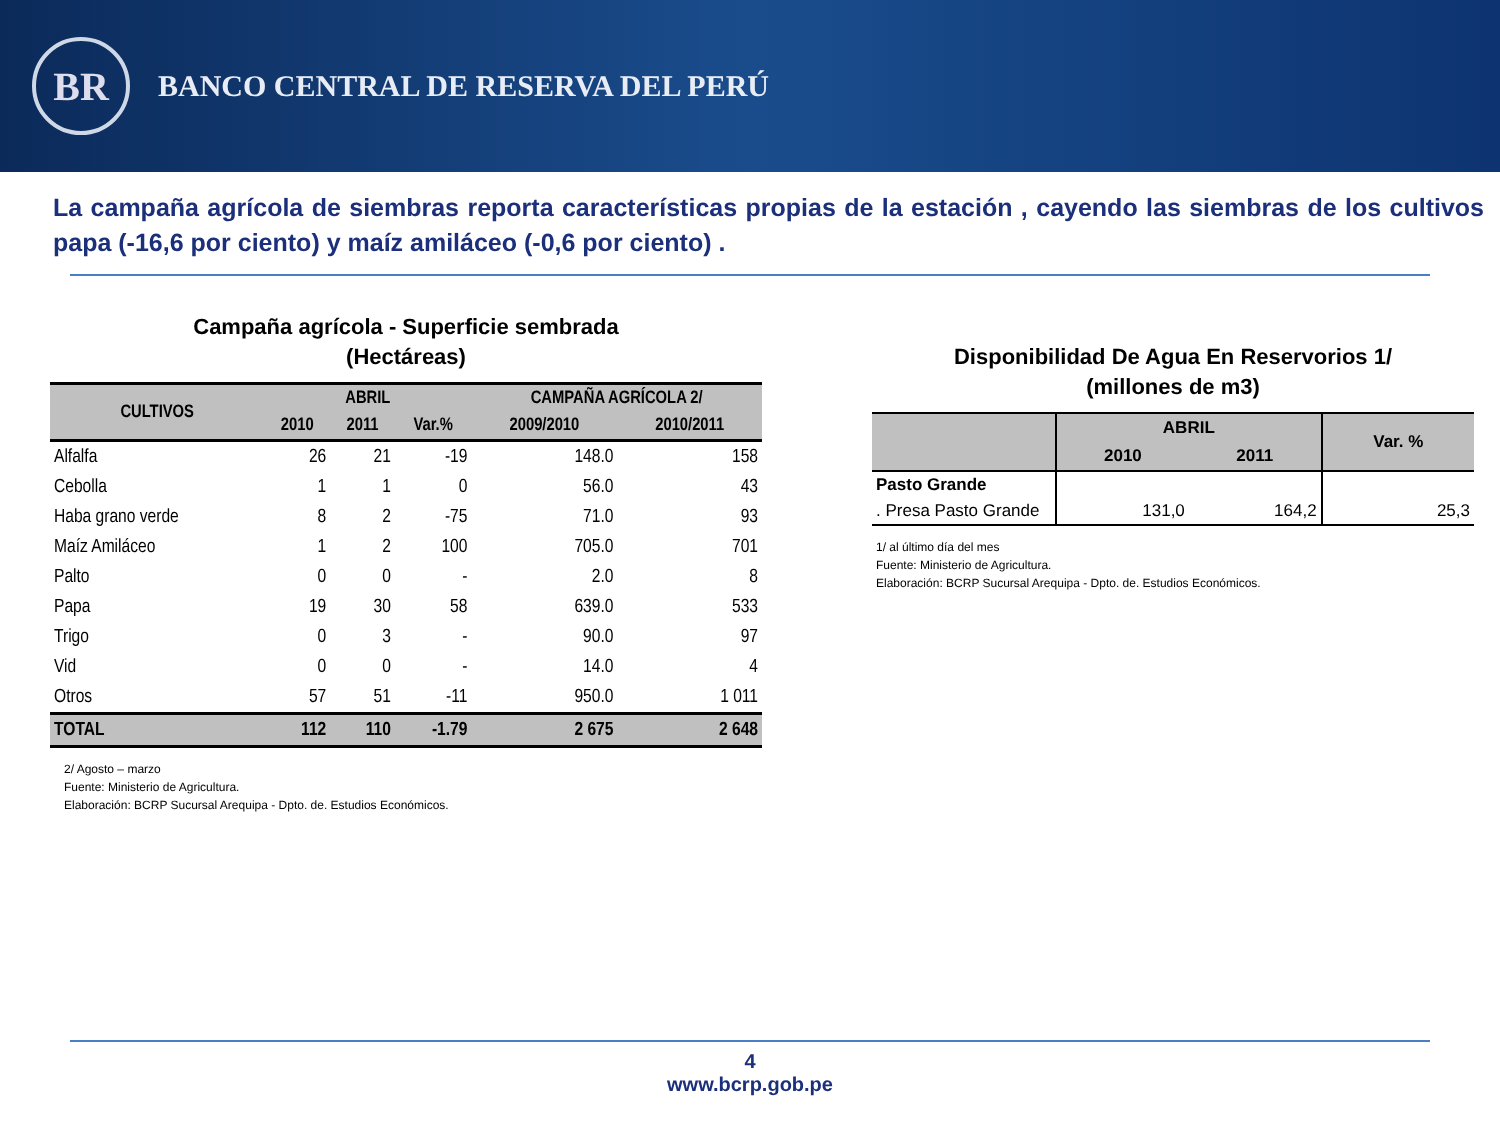BR
BANCO CENTRAL DE RESERVA DEL PERÚ
La campaña agrícola de siembras reporta características propias de la estación , cayendo las siembras de los cultivos papa (-16,6 por ciento) y maíz amiláceo (-0,6 por ciento) .
Campaña agrícola - Superficie sembrada
(Hectáreas)
| CULTIVOS | ABRIL | | | CAMPAÑA AGRÍCOLA 2/ | |
| --- | --- | --- | --- | --- | --- |
| | 2010 | 2011 | Var.% | 2009/2010 | 2010/2011 |
| Alfalfa | 26 | 21 | -19 | 148.0 | 158 |
| Cebolla | 1 | 1 | 0 | 56.0 | 43 |
| Haba grano verde | 8 | 2 | -75 | 71.0 | 93 |
| Maíz Amiláceo | 1 | 2 | 100 | 705.0 | 701 |
| Palto | 0 | 0 | - | 2.0 | 8 |
| Papa | 19 | 30 | 58 | 639.0 | 533 |
| Trigo | 0 | 3 | - | 90.0 | 97 |
| Vid | 0 | 0 | - | 14.0 | 4 |
| Otros | 57 | 51 | -11 | 950.0 | 1 011 |
| TOTAL | 112 | 110 | -1.79 | 2 675 | 2 648 |
2/ Agosto – marzo
Fuente: Ministerio de Agricultura.
Elaboración: BCRP Sucursal Arequipa - Dpto. de. Estudios Económicos.
Disponibilidad De Agua En Reservorios 1/
(millones de m3)
| | ABRIL | | Var. % |
| --- | --- | --- | --- |
| | 2010 | 2011 | |
| Pasto Grande | | | |
| . Presa Pasto Grande | 131,0 | 164,2 | 25,3 |
1/ al último día del mes
Fuente: Ministerio de Agricultura.
Elaboración: BCRP Sucursal Arequipa - Dpto. de. Estudios Económicos.
4
www.bcrp.gob.pe